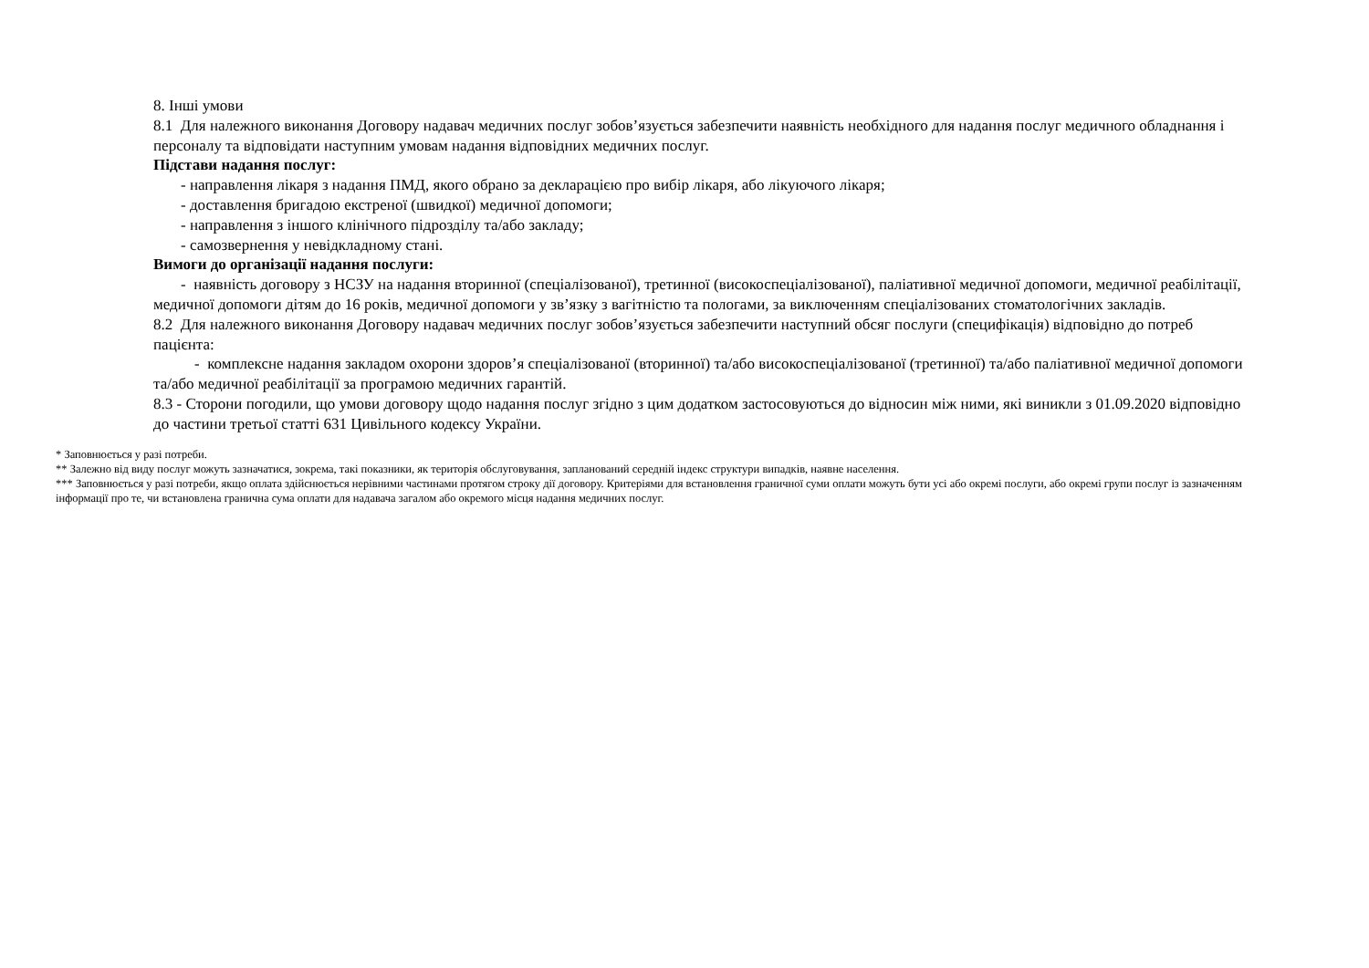8. Інші умови
8.1 Для належного виконання Договору надавач медичних послуг зобов’язується забезпечити наявність необхідного для надання послуг медичного обладнання і персоналу та відповідати наступним умовам надання відповідних медичних послуг.
Підстави надання послуг:
- направлення лікаря з надання ПМД, якого обрано за декларацією про вибір лікаря, або лікуючого лікаря;
- доставлення бригадою екстреної (швидкої) медичної допомоги;
- направлення з іншого клінічного підрозділу та/або закладу;
- самозвернення у невідкладному стані.
Вимоги до організації надання послуги:
- наявність договору з НСЗУ на надання вторинної (спеціалізованої), третинної (високоспеціалізованої), паліативної медичної допомоги, медичної реабілітації, медичної допомоги дітям до 16 років, медичної допомоги у зв’язку з вагітністю та пологами, за виключенням спеціалізованих стоматологічних закладів.
8.2 Для належного виконання Договору надавач медичних послуг зобов’язується забезпечити наступний обсяг послуги (специфікація) відповідно до потреб пацієнта:
- комплексне надання закладом охорони здоров’я спеціалізованої (вторинної) та/або високоспеціалізованої (третинної) та/або паліативної медичної допомоги та/або медичної реабілітації за програмою медичних гарантій.
8.3 - Сторони погодили, що умови договору щодо надання послуг згідно з цим додатком застосовуються до відносин між ними, які виникли з 01.09.2020 відповідно до частини третьої статті 631 Цивільного кодексу України.
* Заповнюється у разі потреби.
** Залежно від виду послуг можуть зазначатися, зокрема, такі показники, як територія обслуговування, запланований середній індекс структури випадків, наявне населення.
*** Заповнюється у разі потреби, якщо оплата здійснюється нерівними частинами протягом строку дії договору. Критеріями для встановлення граничної суми оплати можуть бути усі або окремі послуги, або окремі групи послуг із зазначенням інформації про те, чи встановлена гранична сума оплати для надавача загалом або окремого місця надання медичних послуг.